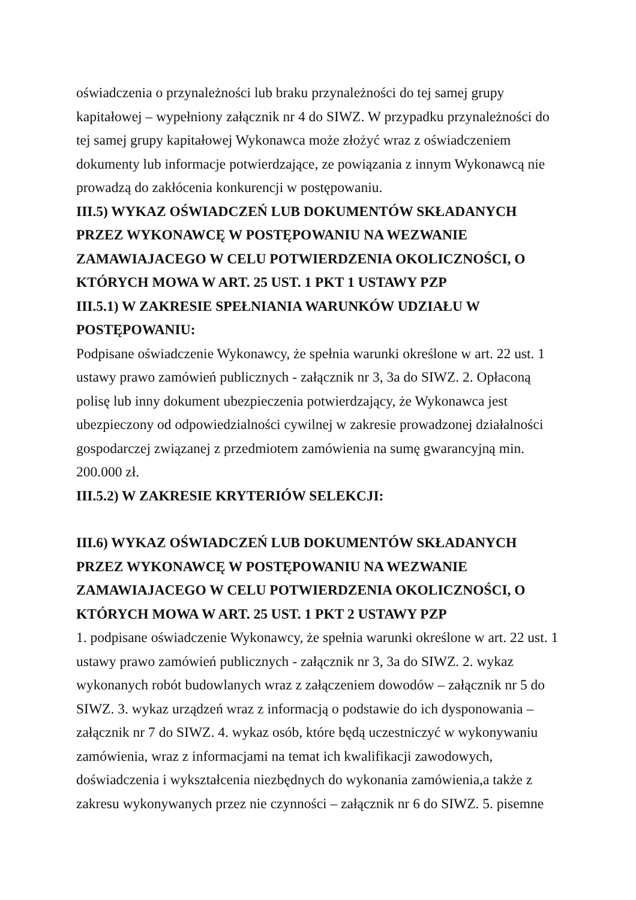oświadczenia o przynależności lub braku przynależności do tej samej grupy kapitałowej – wypełniony załącznik nr 4 do SIWZ. W przypadku przynależności do tej samej grupy kapitałowej Wykonawca może złożyć wraz z oświadczeniem dokumenty lub informacje potwierdzające, ze powiązania z innym Wykonawcą nie prowadzą do zakłócenia konkurencji w postępowaniu.
III.5) WYKAZ OŚWIADCZEŃ LUB DOKUMENTÓW SKŁADANYCH PRZEZ WYKONAWCĘ W POSTĘPOWANIU NA WEZWANIE ZAMAWIAJACEGO W CELU POTWIERDZENIA OKOLICZNOŚCI, O KTÓRYCH MOWA W ART. 25 UST. 1 PKT 1 USTAWY PZP
III.5.1) W ZAKRESIE SPEŁNIANIA WARUNKÓW UDZIAŁU W POSTĘPOWANIU:
Podpisane oświadczenie Wykonawcy, że spełnia warunki określone w art. 22 ust. 1 ustawy prawo zamówień publicznych - załącznik nr 3, 3a do SIWZ. 2. Opłaconą polisę lub inny dokument ubezpieczenia potwierdzający, że Wykonawca jest ubezpieczony od odpowiedzialności cywilnej w zakresie prowadzonej działalności gospodarczej związanej z przedmiotem zamówienia na sumę gwarancyjną min. 200.000 zł.
III.5.2) W ZAKRESIE KRYTERIÓW SELEKCJI:
III.6) WYKAZ OŚWIADCZEŃ LUB DOKUMENTÓW SKŁADANYCH PRZEZ WYKONAWCĘ W POSTĘPOWANIU NA WEZWANIE ZAMAWIAJACEGO W CELU POTWIERDZENIA OKOLICZNOŚCI, O KTÓRYCH MOWA W ART. 25 UST. 1 PKT 2 USTAWY PZP
1. podpisane oświadczenie Wykonawcy, że spełnia warunki określone w art. 22 ust. 1 ustawy prawo zamówień publicznych - załącznik nr 3, 3a do SIWZ. 2. wykaz wykonanych robót budowlanych wraz z załączeniem dowodów – załącznik nr 5 do SIWZ. 3. wykaz urządzeń wraz z informacją o podstawie do ich dysponowania – załącznik nr 7 do SIWZ. 4. wykaz osób, które będą uczestniczyć w wykonywaniu zamówienia, wraz z informacjami na temat ich kwalifikacji zawodowych, doświadczenia i wykształcenia niezbędnych do wykonania zamówienia,a także z zakresu wykonywanych przez nie czynności – załącznik nr 6 do SIWZ. 5. pisemne